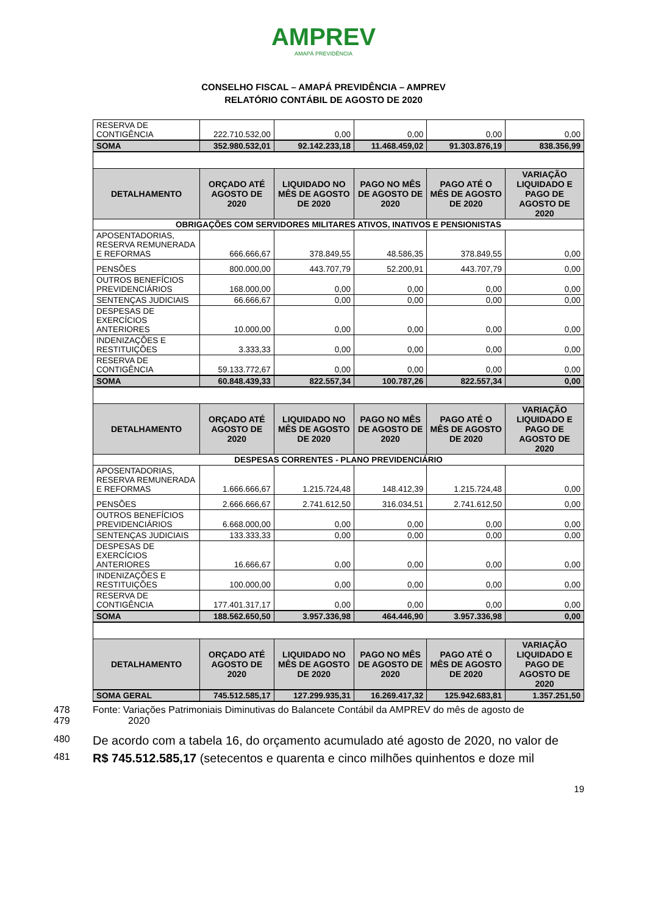AMPREV
AMAPÁ PREVIDÊNCIA
CONSELHO FISCAL – AMAPÁ PREVIDÊNCIA – AMPREV
RELATÓRIO CONTÁBIL DE AGOSTO DE 2020
| RESERVA DE CONTIGÊNCIA | 222.710.532,00 | 0,00 | 0,00 | 0,00 | 0,00 |
| SOMA | 352.980.532,01 | 92.142.233,18 | 11.468.459,02 | 91.303.876,19 | 838.356,99 |
| DETALHAMENTO | ORÇADO ATÉ AGOSTO DE 2020 | LIQUIDADO NO MÊS DE AGOSTO DE 2020 | PAGO NO MÊS DE AGOSTO DE 2020 | PAGO ATÉ O MÊS DE AGOSTO DE 2020 | VARIAÇÃO LIQUIDADO E PAGO DE AGOSTO DE 2020 |
| OBRIGAÇÕES COM SERVIDORES MILITARES ATIVOS, INATIVOS E PENSIONISTAS | | | | | |
| APOSENTADORIAS, RESERVA REMUNERADA E REFORMAS | 666.666,67 | 378.849,55 | 48.586,35 | 378.849,55 | 0,00 |
| PENSÕES | 800.000,00 | 443.707,79 | 52.200,91 | 443.707,79 | 0,00 |
| OUTROS BENEFÍCIOS PREVIDENCIÁRIOS | 168.000,00 | 0,00 | 0,00 | 0,00 | 0,00 |
| SENTENÇAS JUDICIAIS | 66.666,67 | 0,00 | 0,00 | 0,00 | 0,00 |
| DESPESAS DE EXERCÍCIOS ANTERIORES | 10.000,00 | 0,00 | 0,00 | 0,00 | 0,00 |
| INDENIZAÇÕES E RESTITUIÇÕES | 3.333,33 | 0,00 | 0,00 | 0,00 | 0,00 |
| RESERVA DE CONTIGÊNCIA | 59.133.772,67 | 0,00 | 0,00 | 0,00 | 0,00 |
| SOMA | 60.848.439,33 | 822.557,34 | 100.787,26 | 822.557,34 | 0,00 |
| DETALHAMENTO | ORÇADO ATÉ AGOSTO DE 2020 | LIQUIDADO NO MÊS DE AGOSTO DE 2020 | PAGO NO MÊS DE AGOSTO DE 2020 | PAGO ATÉ O MÊS DE AGOSTO DE 2020 | VARIAÇÃO LIQUIDADO E PAGO DE AGOSTO DE 2020 |
| DESPESAS CORRENTES - PLANO PREVIDENCIÁRIO | | | | | |
| APOSENTADORIAS, RESERVA REMUNERADA E REFORMAS | 1.666.666,67 | 1.215.724,48 | 148.412,39 | 1.215.724,48 | 0,00 |
| PENSÕES | 2.666.666,67 | 2.741.612,50 | 316.034,51 | 2.741.612,50 | 0,00 |
| OUTROS BENEFÍCIOS PREVIDENCIÁRIOS | 6.668.000,00 | 0,00 | 0,00 | 0,00 | 0,00 |
| SENTENÇAS JUDICIAIS | 133.333,33 | 0,00 | 0,00 | 0,00 | 0,00 |
| DESPESAS DE EXERCÍCIOS ANTERIORES | 16.666,67 | 0,00 | 0,00 | 0,00 | 0,00 |
| INDENIZAÇÕES E RESTITUIÇÕES | 100.000,00 | 0,00 | 0,00 | 0,00 | 0,00 |
| RESERVA DE CONTIGÊNCIA | 177.401.317,17 | 0,00 | 0,00 | 0,00 | 0,00 |
| SOMA | 188.562.650,50 | 3.957.336,98 | 464.446,90 | 3.957.336,98 | 0,00 |
| DETALHAMENTO | ORÇADO ATÉ AGOSTO DE 2020 | LIQUIDADO NO MÊS DE AGOSTO DE 2020 | PAGO NO MÊS DE AGOSTO DE 2020 | PAGO ATÉ O MÊS DE AGOSTO DE 2020 | VARIAÇÃO LIQUIDADO E PAGO DE AGOSTO DE 2020 |
| SOMA GERAL | 745.512.585,17 | 127.299.935,31 | 16.269.417,32 | 125.942.683,81 | 1.357.251,50 |
478 Fonte: Variações Patrimoniais Diminutivas do Balancete Contábil da AMPREV do mês de agosto de
479 2020
480 De acordo com a tabela 16, do orçamento acumulado até agosto de 2020, no valor de
481 R$ 745.512.585,17 (setecentos e quarenta e cinco milhões quinhentos e doze mil
19